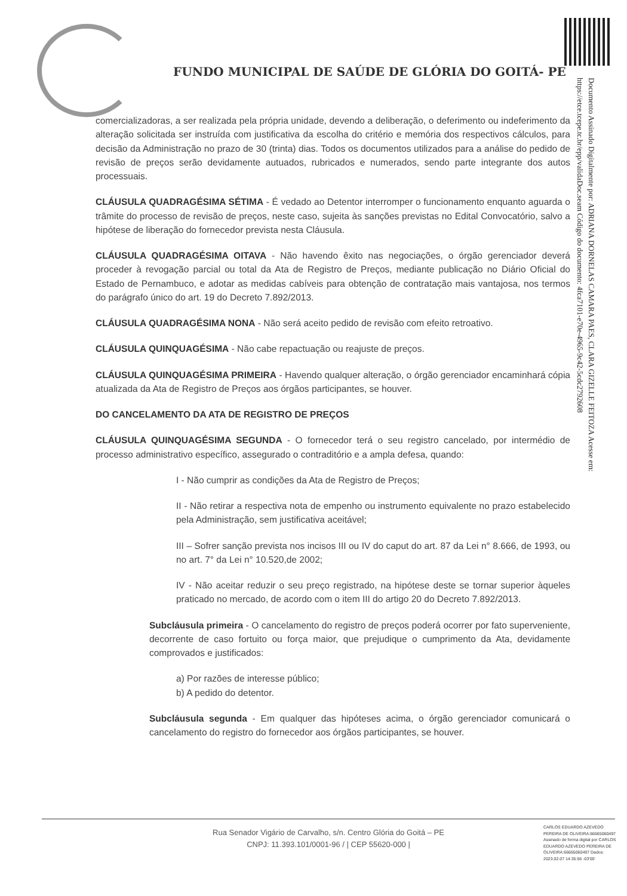Documento Assinado Digitalmente por: ADRIANA DORNELAS CAMARA PAES, CLARA GIZELLE FEITOZA Acesse em: https://etce.tcepe.tc.br/epp/validaDoc.seam Código do documento: 4fca7101-e70e-4965-9c42-5cdc2792608
FUNDO MUNICIPAL DE SAÚDE DE GLÓRIA DO GOITÁ- PE
comercializadoras, a ser realizada pela própria unidade, devendo a deliberação, o deferimento ou indeferimento da alteração solicitada ser instruída com justificativa da escolha do critério e memória dos respectivos cálculos, para decisão da Administração no prazo de 30 (trinta) dias. Todos os documentos utilizados para a análise do pedido de revisão de preços serão devidamente autuados, rubricados e numerados, sendo parte integrante dos autos processuais.
CLÁUSULA QUADRAGÉSIMA SÉTIMA - É vedado ao Detentor interromper o funcionamento enquanto aguarda o trâmite do processo de revisão de preços, neste caso, sujeita às sanções previstas no Edital Convocatório, salvo a hipótese de liberação do fornecedor prevista nesta Cláusula.
CLÁUSULA QUADRAGÉSIMA OITAVA - Não havendo êxito nas negociações, o órgão gerenciador deverá proceder à revogação parcial ou total da Ata de Registro de Preços, mediante publicação no Diário Oficial do Estado de Pernambuco, e adotar as medidas cabíveis para obtenção de contratação mais vantajosa, nos termos do parágrafo único do art. 19 do Decreto 7.892/2013.
CLÁUSULA QUADRAGÉSIMA NONA - Não será aceito pedido de revisão com efeito retroativo.
CLÁUSULA QUINQUAGÉSIMA - Não cabe repactuação ou reajuste de preços.
CLÁUSULA QUINQUAGÉSIMA PRIMEIRA - Havendo qualquer alteração, o órgão gerenciador encaminhará cópia atualizada da Ata de Registro de Preços aos órgãos participantes, se houver.
DO CANCELAMENTO DA ATA DE REGISTRO DE PREÇOS
CLÁUSULA QUINQUAGÉSIMA SEGUNDA - O fornecedor terá o seu registro cancelado, por intermédio de processo administrativo específico, assegurado o contraditório e a ampla defesa, quando:
I - Não cumprir as condições da Ata de Registro de Preços;
II - Não retirar a respectiva nota de empenho ou instrumento equivalente no prazo estabelecido pela Administração, sem justificativa aceitável;
III – Sofrer sanção prevista nos incisos III ou IV do caput do art. 87 da Lei n° 8.666, de 1993, ou no art. 7° da Lei n° 10.520,de 2002;
IV - Não aceitar reduzir o seu preço registrado, na hipótese deste se tornar superior àqueles praticado no mercado, de acordo com o item III do artigo 20 do Decreto 7.892/2013.
Subcláusula primeira - O cancelamento do registro de preços poderá ocorrer por fato superveniente, decorrente de caso fortuito ou força maior, que prejudique o cumprimento da Ata, devidamente comprovados e justificados:
a) Por razões de interesse público;
b) A pedido do detentor.
Subcláusula segunda - Em qualquer das hipóteses acima, o órgão gerenciador comunicará o cancelamento do registro do fornecedor aos órgãos participantes, se houver.
Rua Senador Vigário de Carvalho, s/n. Centro Glória do Goitá – PE
CNPJ: 11.393.101/0001-96 / | CEP 55620-000 |
CARLOS EDUARDO AZEVEDO PEREIRA DE OLIVEIRA:66665060497 Assinado de forma digital por CARLOS EDUARDO AZEVEDO PEREIRA DE OLIVEIRA:66665060497 Dados: 2023.02.07 14:35:56 -03'00'